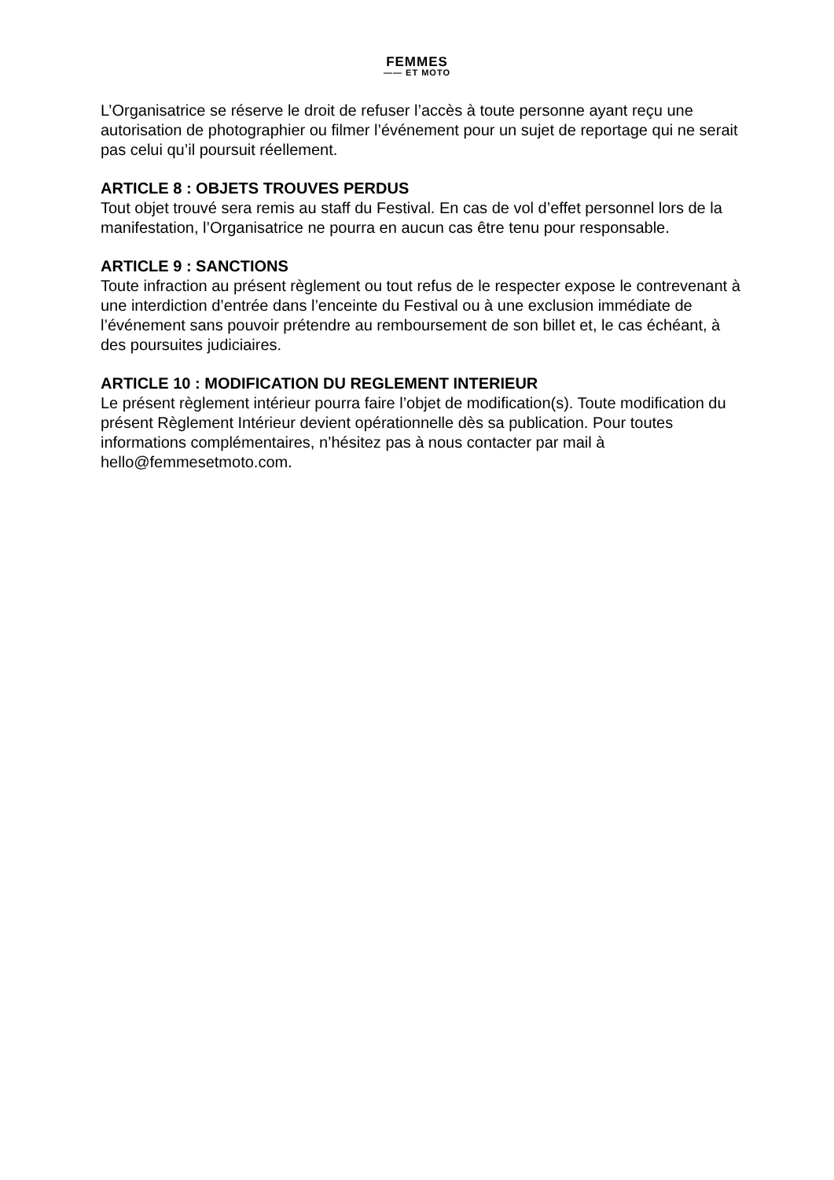FEMMES
—— ET MOTO
L’Organisatrice se réserve le droit de refuser l’accès à toute personne ayant reçu une autorisation de photographier ou filmer l’événement pour un sujet de reportage qui ne serait pas celui qu’il poursuit réellement.
ARTICLE 8 : OBJETS TROUVES PERDUS
Tout objet trouvé sera remis au staff du Festival. En cas de vol d’effet personnel lors de la manifestation, l’Organisatrice ne pourra en aucun cas être tenu pour responsable.
ARTICLE 9 : SANCTIONS
Toute infraction au présent règlement ou tout refus de le respecter expose le contrevenant à une interdiction d’entrée dans l’enceinte du Festival ou à une exclusion immédiate de l’événement sans pouvoir prétendre au remboursement de son billet et, le cas échéant, à des poursuites judiciaires.
ARTICLE 10 : MODIFICATION DU REGLEMENT INTERIEUR
Le présent règlement intérieur pourra faire l’objet de modification(s). Toute modification du présent Règlement Intérieur devient opérationnelle dès sa publication. Pour toutes informations complémentaires, n’hésitez pas à nous contacter par mail à hello@femmesetmoto.com.